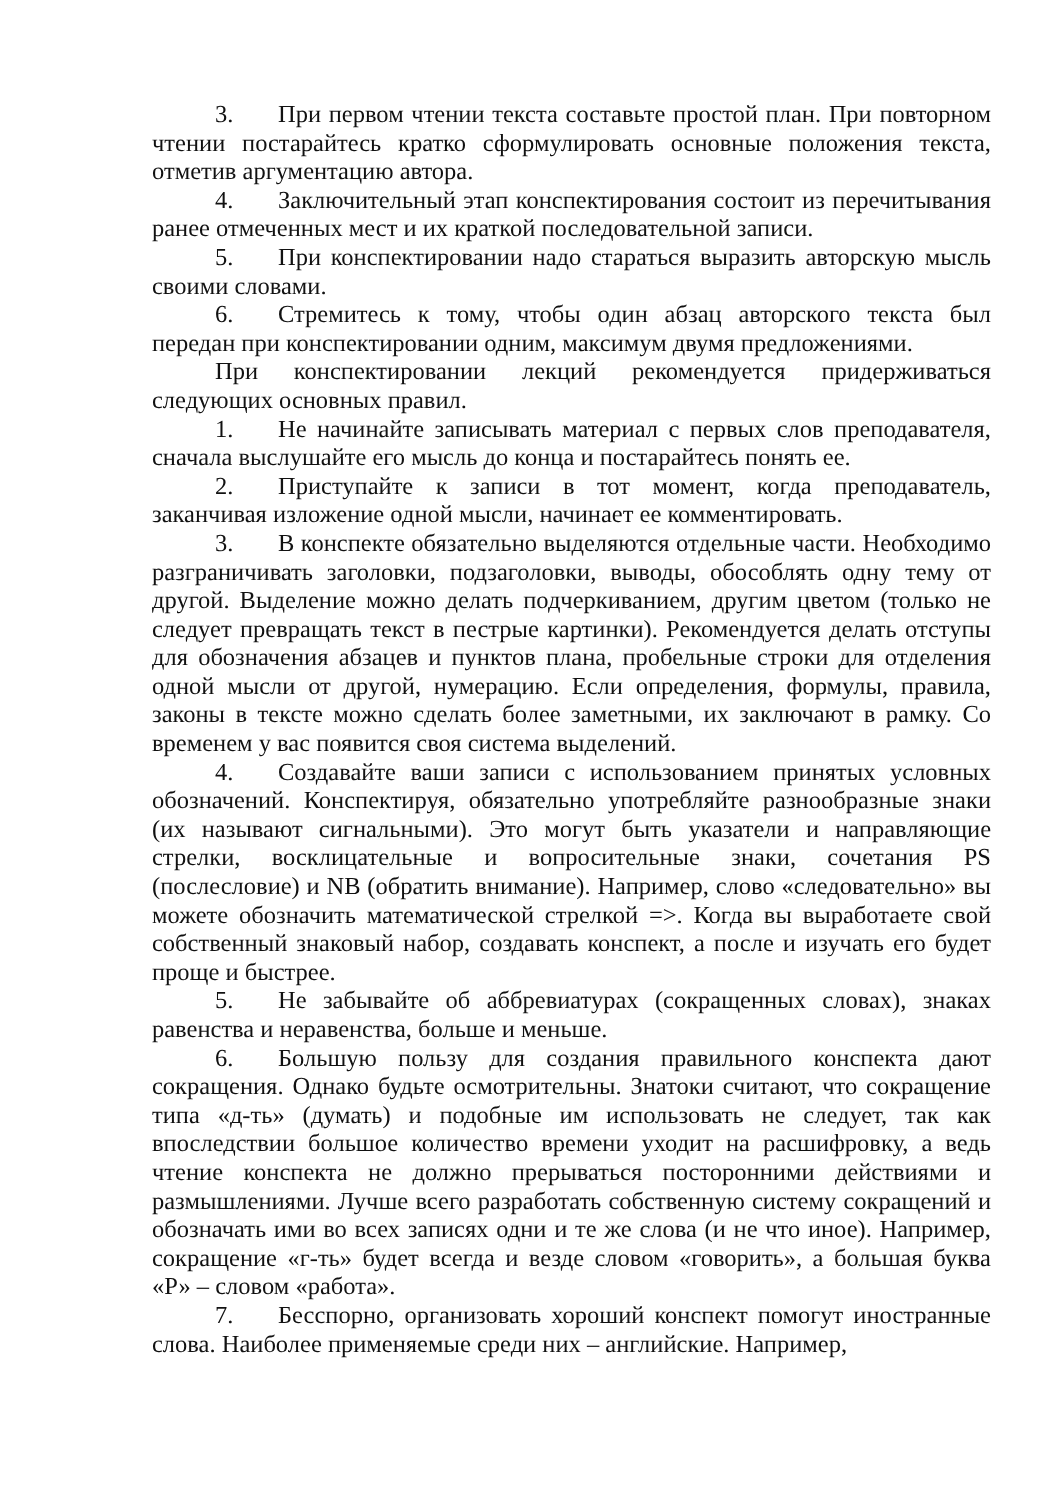3. При первом чтении текста составьте простой план. При повторном чтении постарайтесь кратко сформулировать основные положения текста, отметив аргументацию автора.
4. Заключительный этап конспектирования состоит из перечитывания ранее отмеченных мест и их краткой последовательной записи.
5. При конспектировании надо стараться выразить авторскую мысль своими словами.
6. Стремитесь к тому, чтобы один абзац авторского текста был передан при конспектировании одним, максимум двумя предложениями.
При конспектировании лекций рекомендуется придерживаться следующих основных правил.
1. Не начинайте записывать материал с первых слов преподавателя, сначала выслушайте его мысль до конца и постарайтесь понять ее.
2. Приступайте к записи в тот момент, когда преподаватель, заканчивая изложение одной мысли, начинает ее комментировать.
3. В конспекте обязательно выделяются отдельные части. Необходимо разграничивать заголовки, подзаголовки, выводы, обособлять одну тему от другой. Выделение можно делать подчеркиванием, другим цветом (только не следует превращать текст в пестрые картинки). Рекомендуется делать отступы для обозначения абзацев и пунктов плана, пробельные строки для отделения одной мысли от другой, нумерацию. Если определения, формулы, правила, законы в тексте можно сделать более заметными, их заключают в рамку. Со временем у вас появится своя система выделений.
4. Создавайте ваши записи с использованием принятых условных обозначений. Конспектируя, обязательно употребляйте разнообразные знаки (их называют сигнальными). Это могут быть указатели и направляющие стрелки, восклицательные и вопросительные знаки, сочетания PS (послесловие) и NB (обратить внимание). Например, слово «следовательно» вы можете обозначить математической стрелкой =>. Когда вы выработаете свой собственный знаковый набор, создавать конспект, а после и изучать его будет проще и быстрее.
5. Не забывайте об аббревиатурах (сокращенных словах), знаках равенства и неравенства, больше и меньше.
6. Большую пользу для создания правильного конспекта дают сокращения. Однако будьте осмотрительны. Знатоки считают, что сокращение типа «д-ть» (думать) и подобные им использовать не следует, так как впоследствии большое количество времени уходит на расшифровку, а ведь чтение конспекта не должно прерываться посторонними действиями и размышлениями. Лучше всего разработать собственную систему сокращений и обозначать ими во всех записях одни и те же слова (и не что иное). Например, сокращение «г-ть» будет всегда и везде словом «говорить», а большая буква «Р» – словом «работа».
7. Бесспорно, организовать хороший конспект помогут иностранные слова. Наиболее применяемые среди них – английские. Например,